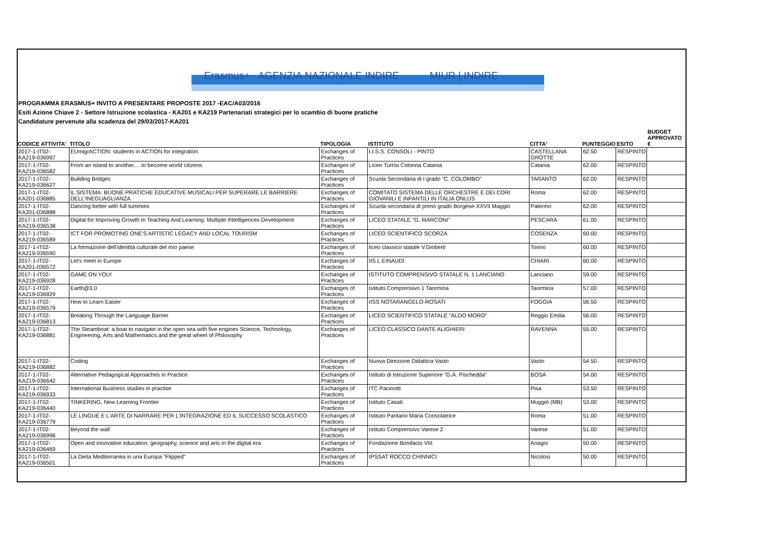Erasmus+ AGENZIA NAZIONALE INDIRE MIUR | INDIRE
PROGRAMMA ERASMUS+ INVITO A PRESENTARE PROPOSTE 2017 -EAC/A03/2016
Esiti Azione Chiave 2 - Settore Istruzione scolastica - KA201 e KA219 Partenariati strategici per lo scambio di buone pratiche
Candidature pervenute alla scadenza del 29/03/2017-KA201
| CODICE ATTIVITA' | TITOLO | TIPOLOGIA | ISTITUTO | CITTA' | PUNTEGGIO | ESITO | BUDGET APPROVATO € |
| --- | --- | --- | --- | --- | --- | --- | --- |
| 2017-1-IT02-KA219-036997 | EUmigrACTION: students in ACTION for integration | Exchanges of Practices | I.I.S.S. CONSOLI - PINTO | CASTELLANA GROTTE | 62.50 | RESPINTO | |
| 2017-1-IT02-KA219-036582 | From an island to another.... to become world citizens | Exchanges of Practices | Liceo Turrisi Colonna Catania | Catania | 62.00 | RESPINTO | |
| 2017-1-IT02-KA219-036627 | Building Bridges | Exchanges of Practices | Scuola Secondaria di I grado "C. COLOMBO" | TARANTO | 62.00 | RESPINTO | |
| 2017-1-IT02-KA201-036885 | IL SISTEMA: BUONE PRATICHE EDUCATIVE MUSICALI PER SUPERARE LE BARRIERE DELL'INEGUAGLIANZA | Exchanges of Practices | COMITATO SISTEMA DELLE ORCHESTRE E DEI CORI GIOVANILI E INFANTILI IN ITALIA ONLUS | Roma | 62.00 | RESPINTO | |
| 2017-1-IT02-KA201-036888 | Dancing better with full tummies | Exchanges of Practices | Scuola secondaria di primo grado Borgese-XXVII Maggio | Palermo | 62.00 | RESPINTO | |
| 2017-1-IT02-KA219-036538 | Digital for Improving Growth In Teaching And Learning: Multiple INtelligences Development | Exchanges of Practices | LICEO STATALE "G. MARCONI" | PESCARA | 61.00 | RESPINTO | |
| 2017-1-IT02-KA219-036589 | ICT FOR PROMOTING ONE'S ARTISTIC LEGACY AND LOCAL TOURISM | Exchanges of Practices | LICEO SCIENTIFICO SCORZA | COSENZA | 60.00 | RESPINTO | |
| 2017-1-IT02-KA219-036590 | La formazione dell’identità culturale del mio paese | Exchanges of Practices | liceo classico statale V.Gioberti | Torino | 60.00 | RESPINTO | |
| 2017-1-IT02-KA201-036572 | Let's meet in Europe | Exchanges of Practices | IIS L EINAUDI | CHIARI | 60.00 | RESPINTO | |
| 2017-1-IT02-KA219-036928 | GAME ON YOU! | Exchanges of Practices | ISTITUTO COMPRENSIVO STATALE N. 1 LANCIANO | Lanciano | 59.00 | RESPINTO | |
| 2017-1-IT02-KA219-036929 | Earth@3.0 | Exchanges of Practices | Istituto Comprensivo 1 Taormina | Taormina | 57.00 | RESPINTO | |
| 2017-1-IT02-KA219-036579 | How to Learn Easier | Exchanges of Practices | IISS NOTARANGELO-ROSATI | FOGGIA | 56.50 | RESPINTO | |
| 2017-1-IT02-KA219-036813 | Breaking Through the Language Barrier | Exchanges of Practices | LICEO SCIENTIFICO STATALE "ALDO MORO" | Reggio Emilia | 56.00 | RESPINTO | |
| 2017-1-IT02-KA219-036881 | The Steamboat: a boat to navigate in the open sea with five engines Science, Technology, Engineering, Arts and Mathematics and the great wheel of Philosophy | Exchanges of Practices | LICEO CLASSICO DANTE ALIGHIERI | RAVENNA | 55.00 | RESPINTO | |
| 2017-1-IT02-KA219-036882 | Coding | Exchanges of Practices | Nuova Direzione Didattica Vasto | Vasto | 54.50 | RESPINTO | |
| 2017-1-IT02-KA219-036642 | Alternative Pedagogical Approaches in Practice | Exchanges of Practices | Istituto di Istruzione Superiore "G.A. Pischedda" | BOSA | 54.00 | RESPINTO | |
| 2017-1-IT02-KA219-036933 | International Business studies in practise | Exchanges of Practices | ITC Pacinotti | Pisa | 53.50 | RESPINTO | |
| 2017-1-IT02-KA219-036440 | TINKERING, New Learning Frontier | Exchanges of Practices | Istituto Casati | Muggiò (MB) | 53.00 | RESPINTO | |
| 2017-1-IT02-KA219-036779 | LE LINGUE E L'ARTE DI NARRARE PER L'INTEGRAZIONE ED IL SUCCESSO SCOLASTICO | Exchanges of Practices | Istituto Paritario Maria Consolatrice | Roma | 51.00 | RESPINTO | |
| 2017-1-IT02-KA219-036996 | Beyond the wall | Exchanges of Practices | Istituto Comprensivo Varese 2 | Varese | 51.00 | RESPINTO | |
| 2017-1-IT02-KA219-036469 | Open and innovative education: geography, science and arts in the digital era | Exchanges of Practices | Fondazione Bonifacio VIII | Anagni | 50.00 | RESPINTO | |
| 2017-1-IT02-KA219-036501 | La Dieta Mediterranea in una Europa "Flipped" | Exchanges of Practices | IPSSAT ROCCO CHINNICI | Nicolosi | 50.00 | RESPINTO | |